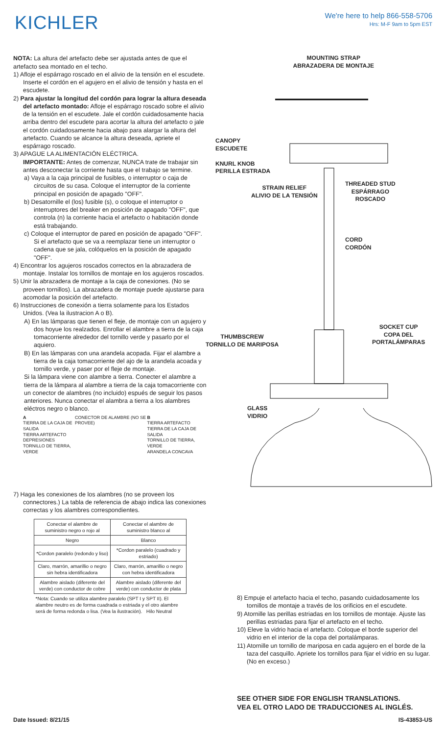KICHLER
We're here to help 866-558-5706
Hrs: M-F 9am to 5pm EST
NOTA: La altura del artefacto debe ser ajustada antes de que el artefacto sea montado en el techo.
1) Afloje el espárrago roscado en el alivio de la tensión en el escudete. Inserte el cordón en el agujero en el alivio de tensión y hasta en el escudete.
2) Para ajustar la longitud del cordón para lograr la altura deseada del artefacto montado: Afloje el espárrago roscado sobre el alivio de la tensión en el escudete. Jale el cordón cuidadosamente hacia arriba dentro del escudete para acortar la altura del artefacto o jale el cordón cuidadosamente hacia abajo para alargar la altura del artefacto. Cuando se alcance la altura deseada, apriete el espárrago roscado.
3) APAGUE LA ALIMENTACIÓN ELÉCTRICA.
IMPORTANTE: Antes de comenzar, NUNCA trate de trabajar sin antes desconectar la corriente hasta que el trabajo se termine.
a) Vaya a la caja principal de fusibles, o interruptor o caja de circuitos de su casa. Coloque el interruptor de la corriente principal en posición de apagado "OFF".
b) Desatornille el (los) fusible (s), o coloque el interruptor o interruptores del breaker en posición de apagado "OFF", que controla (n) la corriente hacia el artefacto o habitación donde está trabajando.
c) Coloque el interruptor de pared en posición de apagado "OFF". Si el artefacto que se va a reemplazar tiene un interruptor o cadena que se jala, colóquelos en la posición de apagado "OFF".
4) Encontrar los agujeros roscados correctos en la abrazadera de montaje. Instalar los tornillos de montaje en los agujeros roscados.
5) Unir la abrazadera de montaje a la caja de conexiones. (No se proveen tornillos). La abrazadera de montaje puede ajustarse para acomodar la posición del artefacto.
6) Instrucciones de conexión a tierra solamente para los Estados Unidos. (Vea la ilustracion A o B).
A) En las lámparas que tienen el fleje, de montaje con un agujero y dos hoyue los realzados. Enrollar el alambre a tierra de la caja tomacorriente alrededor del tornillo verde y pasarlo por el aquiero.
B) En las lámparas con una arandela acopada. Fijar el alambre a tierra de la caja tomacorriente del ajo de la arandela acoada y tornillo verde, y paser por el fleje de montaje.
Si la lámpara viene con alambre a tierra. Conecter el alambre a tierra de la lámpara al alambre a tierra de la caja tomacorriente con un conector de alambres (no incluido) espués de seguir los pasos anteriores. Nunca conectar el alambra a tierra a los alambres eléctros negro o blanco.
A
TIERRA DE LA CAJA DE SALIDA
TIERRA ARTEFACTO
DEPRESIONES
TORNILLO DE TIERRA, VERDE
CONECTOR DE ALAMBRE (NO SE PROVEE)
B
TIERRA ARTEFACTO
TIERRA DE LA CAJA DE SALIDA
TORNILLO DE TIERRA, VERDE
ARANDELA CONCAVA
7) Haga les conexiones de los alambres (no se proveen los connectores.) La tabla de referencia de abajo indica las conexiones correctas y los alambres correspondientes.
| Conectar el alambre de suministro negro o rojo al | Conectar el alambre de suministro blanco al |
| Negro | Blanco |
| *Cordon paralelo (redondo y liso) | *Cordon paralelo (cuadrado y estriado) |
| Claro, marrón, amarillio o negro sin hebra identificadora | Claro, marrón, amarillio o negro con hebra identificadora |
| Alambre aislado (diferente del verde) con conductor de cobre | Alambre aislado (diferente del verde) con conductor de plata |
| *Nota: Cuando se utiliza alambre paralelo (SPT I y SPT II). El alambre neutro es de forma cuadrada o estriada y el otro alambre será de forma redonda o lisa. (Vea la ilustración). Hilo Neutral | |
MOUNTING STRAP
ABRAZADERA DE MONTAJE
CANOPY
ESCUDETE
KNURL KNOB
PERILLA ESTRADA
STRAIN RELIEF
ALIVIO DE LA TENSIÓN
THREADED STUD
ESPÁRRAGO
ROSCADO
CORD
CORDÓN
SOCKET CUP
COPA DEL
PORTALÁMPARAS
THUMBSCREW
TORNILLO DE MARIPOSA
GLASS
VIDRIO
8) Empuje el artefacto hacia el techo, pasando cuidadosamente los tornillos de montaje a través de los orificios en el escudete.
9) Atornille las perillas estriadas en los tornillos de montaje. Ajuste las perillas estriadas para fijar el artefacto en el techo.
10) Eleve la vidrio hacia el artefacto. Coloque el borde superior del vidrio en el interior de la copa del portalámparas.
11) Atornille un tornillo de mariposa en cada agujero en el borde de la taza del casquillo. Apriete los tornillos para fijar el vidrio en su lugar. (No en exceso.)
SEE OTHER SIDE FOR ENGLISH TRANSLATIONS.
VEA EL OTRO LADO DE TRADUCCIONES AL INGLÉS.
Date Issued: 8/21/15 IS-43853-US